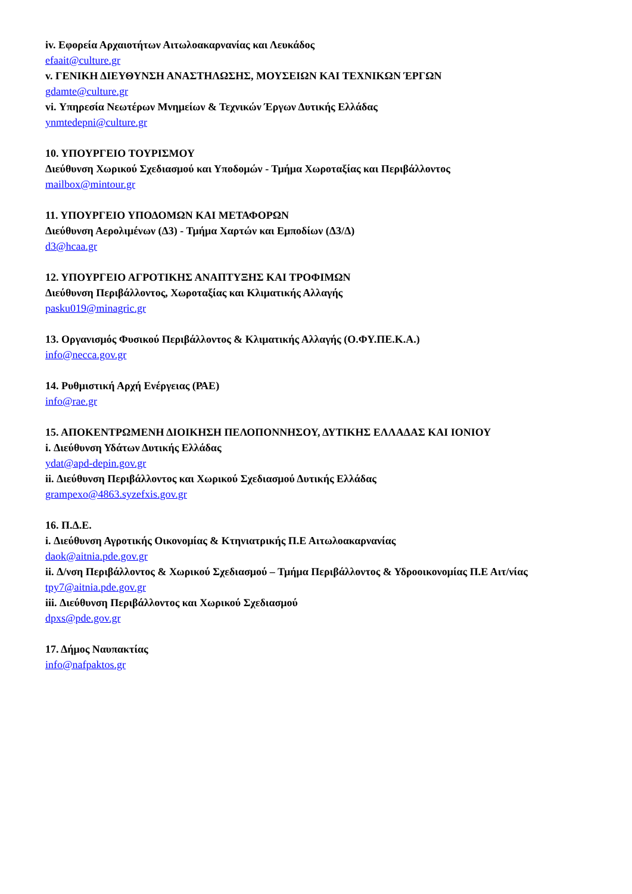iv. Εφορεία Αρχαιοτήτων Αιτωλοακαρνανίας και Λευκάδος
efaait@culture.gr
v. ΓΕΝΙΚΗ ΔΙΕΥΘΥΝΣΗ ΑΝΑΣΤΗΛΩΣΗΣ, ΜΟΥΣΕΙΩΝ ΚΑΙ ΤΕΧΝΙΚΩΝ ΈΡΓΩΝ
gdamte@culture.gr
vi. Υπηρεσία Νεωτέρων Μνημείων & Τεχνικών Έργων Δυτικής Ελλάδας
ynmtedepni@culture.gr
10. ΥΠΟΥΡΓΕΙΟ ΤΟΥΡΙΣΜΟΥ
Διεύθυνση Χωρικού Σχεδιασμού και Υποδομών - Τμήμα Χωροταξίας και Περιβάλλοντος
mailbox@mintour.gr
11. ΥΠΟΥΡΓΕΙΟ ΥΠΟΔΟΜΩΝ ΚΑΙ ΜΕΤΑΦΟΡΩΝ
Διεύθυνση Αερολιμένων (Δ3) - Τμήμα Χαρτών και Εμποδίων (Δ3/Δ)
d3@hcaa.gr
12. ΥΠΟΥΡΓΕΙΟ ΑΓΡΟΤΙΚΗΣ ΑΝΑΠΤΥΞΗΣ ΚΑΙ ΤΡΟΦΙΜΩΝ
Διεύθυνση Περιβάλλοντος, Χωροταξίας και Κλιματικής Αλλαγής
pasku019@minagric.gr
13. Οργανισμός Φυσικού Περιβάλλοντος & Κλιματικής Αλλαγής (Ο.ΦΥ.ΠΕ.Κ.Α.)
info@necca.gov.gr
14. Ρυθμιστική Αρχή Ενέργειας (ΡΑΕ)
info@rae.gr
15. ΑΠΟΚΕΝΤΡΩΜΕΝΗ ΔΙΟΙΚΗΣΗ ΠΕΛΟΠΟΝΝΗΣΟΥ, ΔΥΤΙΚΗΣ ΕΛΛΑΔΑΣ ΚΑΙ ΙΟΝΙΟΥ
i. Διεύθυνση Υδάτων Δυτικής Ελλάδας
ydat@apd-depin.gov.gr
ii. Διεύθυνση Περιβάλλοντος και Χωρικού Σχεδιασμού Δυτικής Ελλάδας
grampexo@4863.syzefxis.gov.gr
16. Π.Δ.Ε.
i. Διεύθυνση Αγροτικής Οικονομίας & Κτηνιατρικής Π.Ε Αιτωλοακαρνανίας
daok@aitnia.pde.gov.gr
ii. Δ/νση Περιβάλλοντος & Χωρικού Σχεδιασμού – Τμήμα Περιβάλλοντος & Υδροοικονομίας Π.Ε Αιτ/νίας
tpy7@aitnia.pde.gov.gr
iii. Διεύθυνση Περιβάλλοντος και Χωρικού Σχεδιασμού
dpxs@pde.gov.gr
17. Δήμος Ναυπακτίας
info@nafpaktos.gr